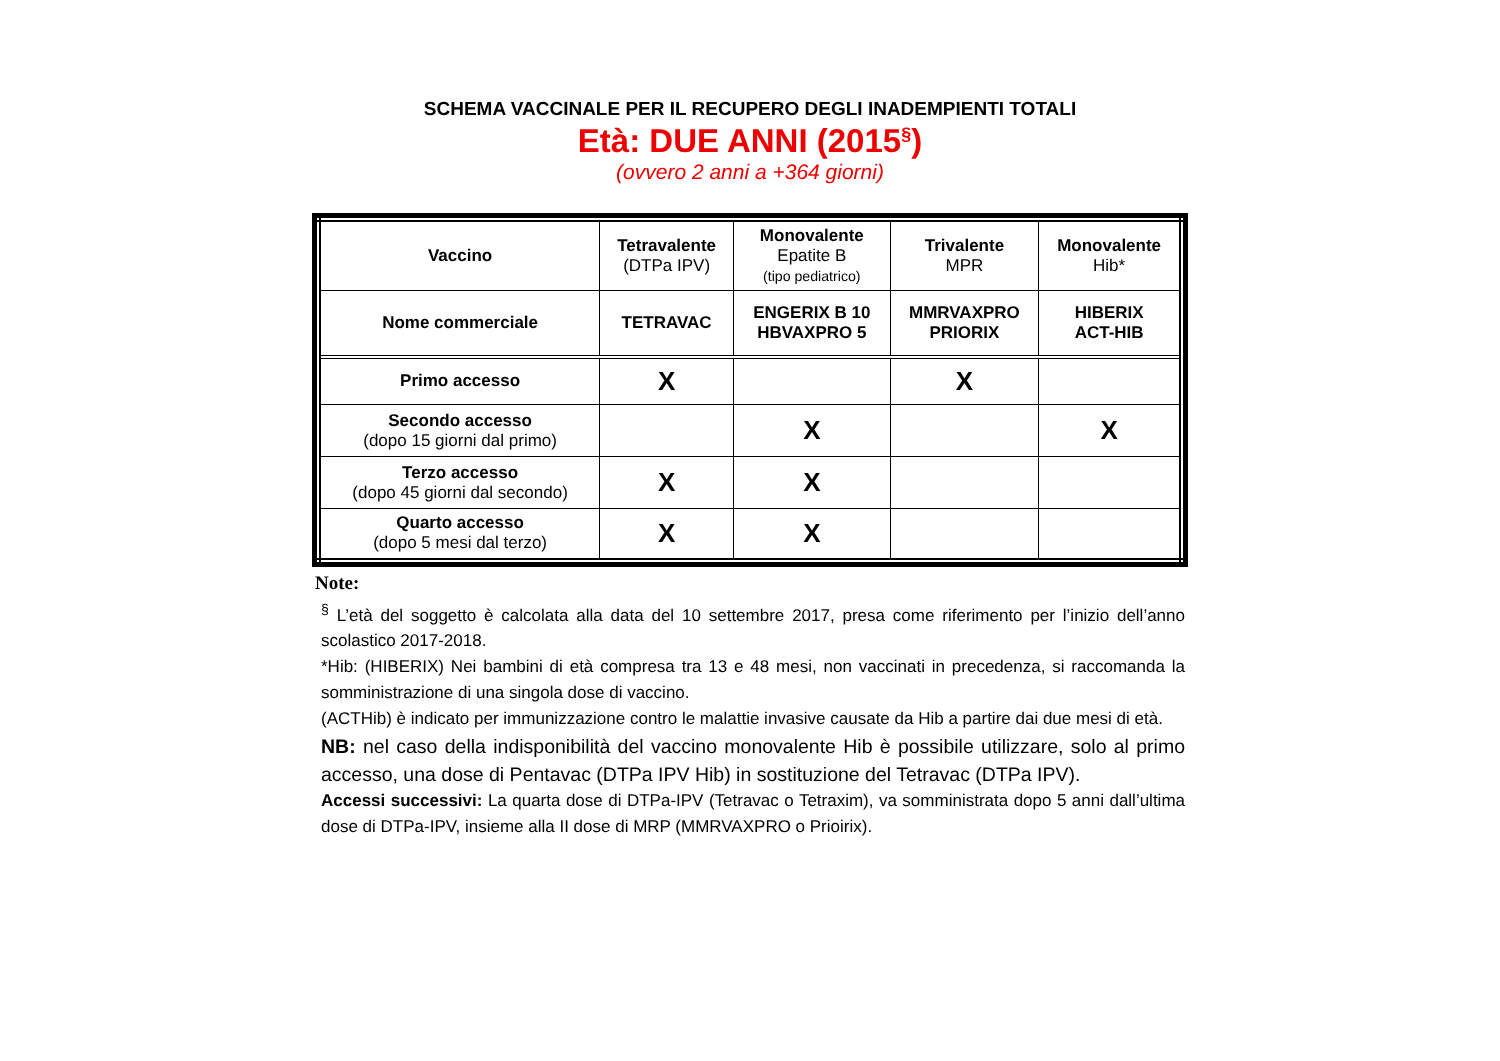SCHEMA VACCINALE PER IL RECUPERO DEGLI INADEMPIENTI TOTALI
Età: DUE ANNI (2015<sup>§</sup>)
(ovvero 2 anni a +364 giorni)
| Vaccino | Tetravalente (DTPa IPV) | Monovalente Epatite B (tipo pediatrico) | Trivalente MPR | Monovalente Hib* |
| --- | --- | --- | --- | --- |
| Nome commerciale | TETRAVAC | ENGERIX B 10 HBVAXPRO 5 | MMRVAXPRO PRIORIX | HIBERIX ACT-HIB |
| Primo accesso | X | | X | |
| Secondo accesso (dopo 15 giorni dal primo) | | X | | X |
| Terzo accesso (dopo 45 giorni dal secondo) | X | X | | |
| Quarto accesso (dopo 5 mesi dal terzo) | X | X | | |
Note:
<sup>§</sup> L’età del soggetto è calcolata alla data del 10 settembre 2017, presa come riferimento per l’inizio dell’anno scolastico 2017-2018.
*Hib: (HIBERIX) Nei bambini di età compresa tra 13 e 48 mesi, non vaccinati in precedenza, si raccomanda la somministrazione di una singola dose di vaccino.
(ACTHib) è indicato per immunizzazione contro le malattie invasive causate da Hib a partire dai due mesi di età.
NB: nel caso della indisponibilità del vaccino monovalente Hib è possibile utilizzare, solo al primo accesso, una dose di Pentavac (DTPa IPV Hib) in sostituzione del Tetravac (DTPa IPV).
Accessi successivi: La quarta dose di DTPa-IPV (Tetravac o Tetraxim), va somministrata dopo 5 anni dall’ultima dose di DTPa-IPV, insieme alla II dose di MRP (MMRVAXPRO o Prioirix).